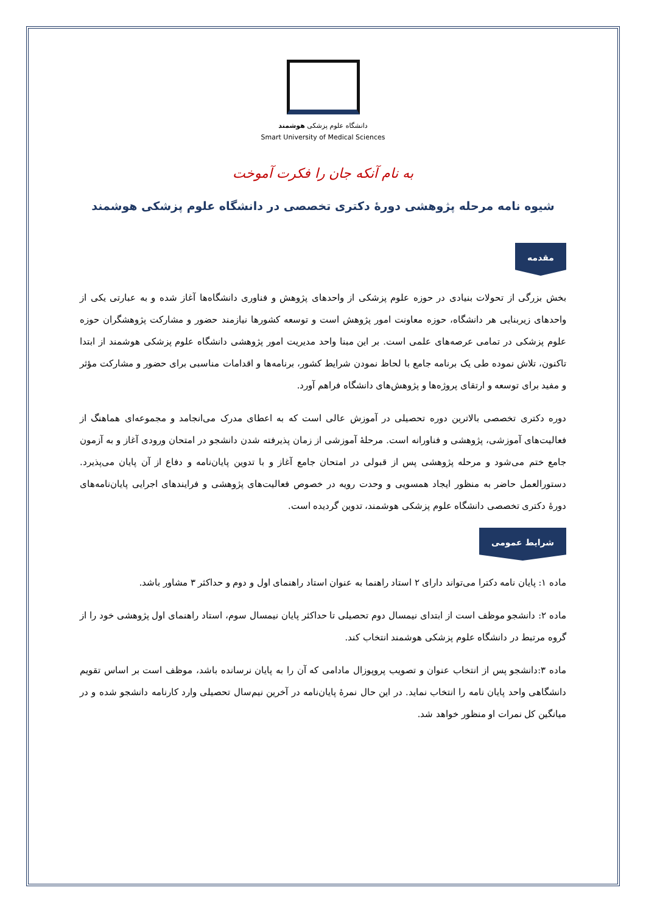دانشگاه علوم پزشکی هوشمند
Smart University of Medical Sciences
به نام آنکه جان را فکرت آموخت
شیوه نامه مرحله پژوهشی دورهٔ دکتری تخصصی در دانشگاه علوم پزشکی هوشمند
مقدمه
بخش بزرگی از تحولات بنیادی در حوزه علوم پزشکی از واحدهای پژوهش و فناوری دانشگاه‌ها آغاز شده و به عبارتی یکی از واحدهای زیربنایی هر دانشگاه، حوزه معاونت امور پژوهش است و توسعه کشورها نیازمند حضور و مشارکت پژوهشگران حوزه علوم پزشکی در تمامی عرصه‌های علمی است. بر این مبنا واحد مدیریت امور پژوهشی دانشگاه علوم پزشکی هوشمند از ابتدا تاکنون، تلاش نموده طی یک برنامه جامع با لحاظ نمودن شرایط کشور، برنامه‌ها و اقدامات مناسبی برای حضور و مشارکت مؤثر و مفید برای توسعه و ارتقای پروژه‌ها و پژوهش‌های دانشگاه فراهم آورد.
دوره دکتری تخصصی بالاترین دوره تحصیلی در آموزش عالی است که به اعطای مدرک می‌انجامد و مجموعه‌ای هماهنگ از فعالیت‌های آموزشی، پژوهشی و فناورانه است. مرحلهٔ آموزشی از زمان پذیرفته شدن دانشجو در امتحان ورودی آغاز و به آزمون جامع ختم می‌شود و مرحله پژوهشی پس از قبولی در امتحان جامع آغاز و با تدوین پایان‌نامه و دفاع از آن پایان می‌پذیرد. دستورالعمل حاضر به منظور ایجاد همسویی و وحدت رویه در خصوص فعالیت‌های پژوهشی و فرایندهای اجرایی پایان‌نامه‌های دورهٔ دکتری تخصصی دانشگاه علوم پزشکی هوشمند، تدوین گردیده است.
شرایط عمومی
ماده ۱: پایان نامه دکترا می‌تواند دارای ۲ استاد راهنما به عنوان استاد راهنمای اول و دوم و حداکثر ۳ مشاور باشد.
ماده ۲: دانشجو موظف است از ابتدای نیمسال دوم تحصیلی تا حداکثر پایان نیمسال سوم، استاد راهنمای اول پژوهشی خود را از گروه مرتبط در دانشگاه علوم پزشکی هوشمند انتخاب کند.
ماده ۳:دانشجو پس از انتخاب عنوان و تصویب پروپوزال مادامی که آن را به پایان نرسانده باشد، موظف است بر اساس تقویم دانشگاهی واحد پایان نامه را انتخاب نماید. در این حال نمرهٔ پایان‌نامه در آخرین نیم‌سال تحصیلی وارد کارنامه دانشجو شده و در میانگین کل نمرات او منظور خواهد شد.